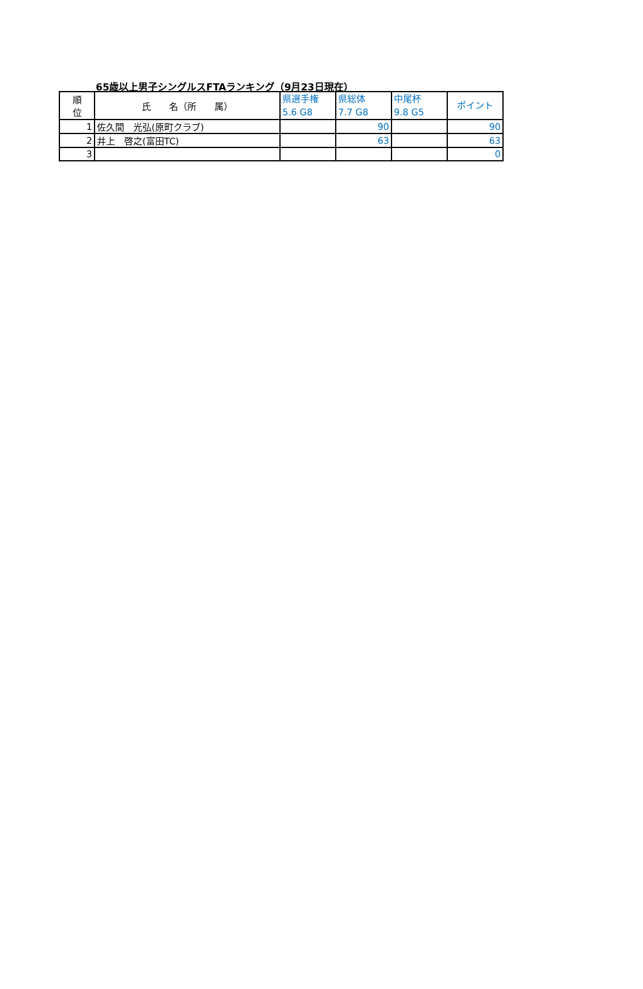65歳以上男子シングルスFTAランキング（9月23日現在）
| 順 位 | 氏 名（所 属） | 県選手権 5.6 G8 | 県総体 7.7 G8 | 中尾杯 9.8 G5 | ポイント |
| --- | --- | --- | --- | --- | --- |
| 1 | 佐久間 光弘(原町クラブ) | | 90 | | 90 |
| 2 | 井上 啓之(富田TC) | | 63 | | 63 |
| 3 | | | | | 0 |